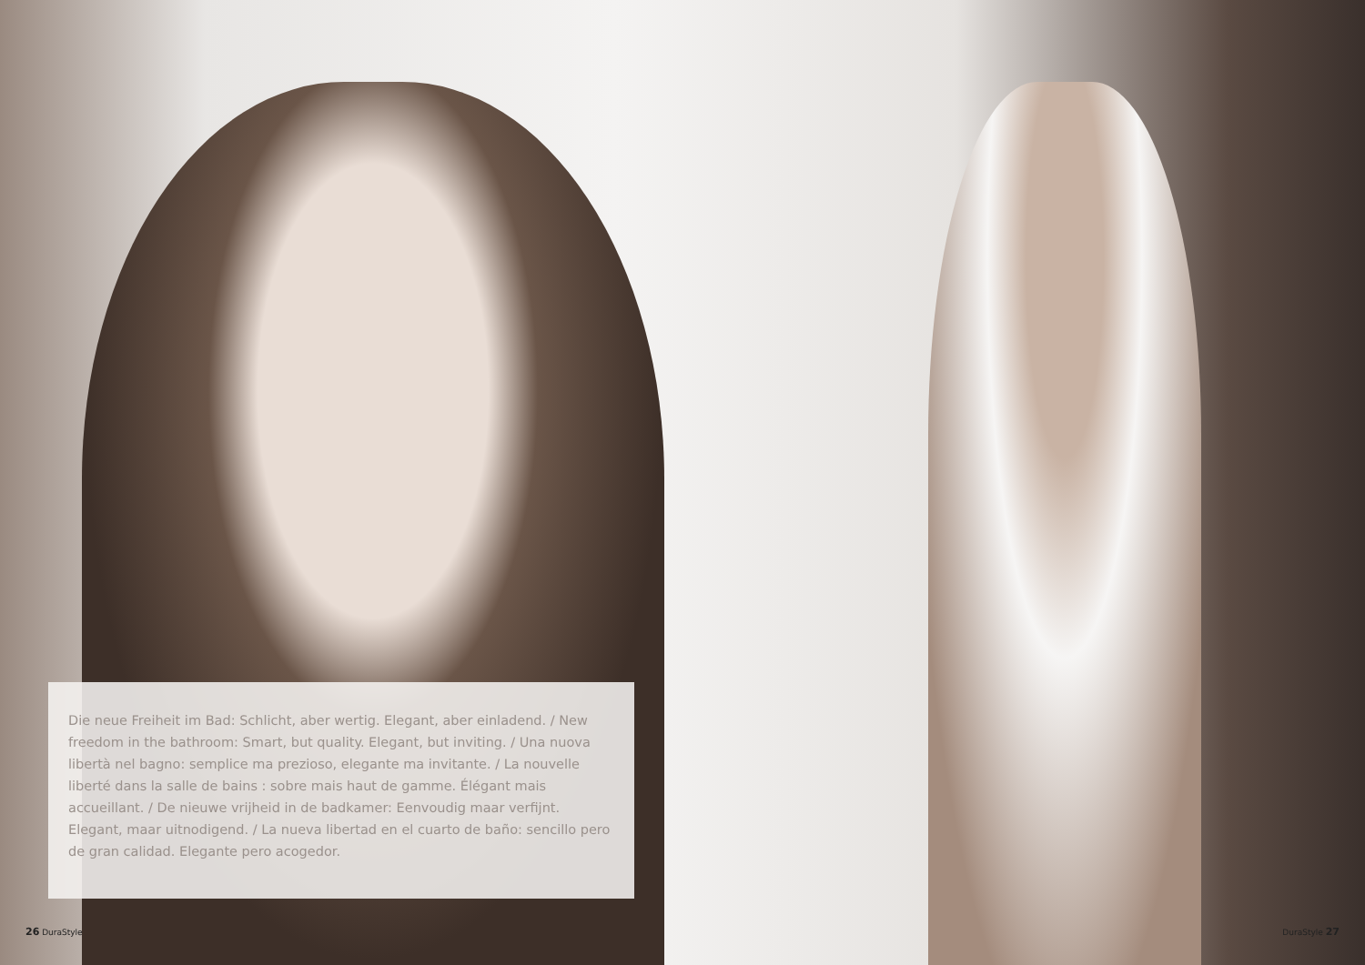Die neue Freiheit im Bad: Schlicht, aber wertig. Elegant, aber einladend. / New freedom in the bathroom: Smart, but quality. Elegant, but inviting. / Una nuova libertà nel bagno: semplice ma prezioso, elegante ma invitante. / La nouvelle liberté dans la salle de bains : sobre mais haut de gamme. Élégant mais accueillant. / De nieuwe vrijheid in de badkamer: Eenvoudig maar verfijnt. Elegant, maar uitnodigend. / La nueva libertad en el cuarto de baño: sencillo pero de gran calidad. Elegante pero acogedor.
26 DuraStyle DuraStyle 27